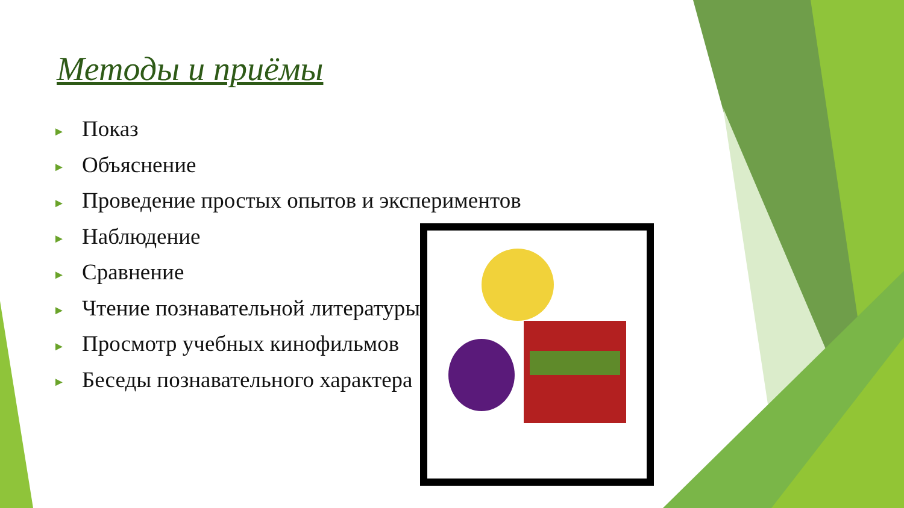Методы и приёмы
► Показ
► Объяснение
► Проведение простых опытов и экспериментов
► Наблюдение
► Сравнение
► Чтение познавательной литературы
► Просмотр учебных кинофильмов
► Беседы познавательного характера